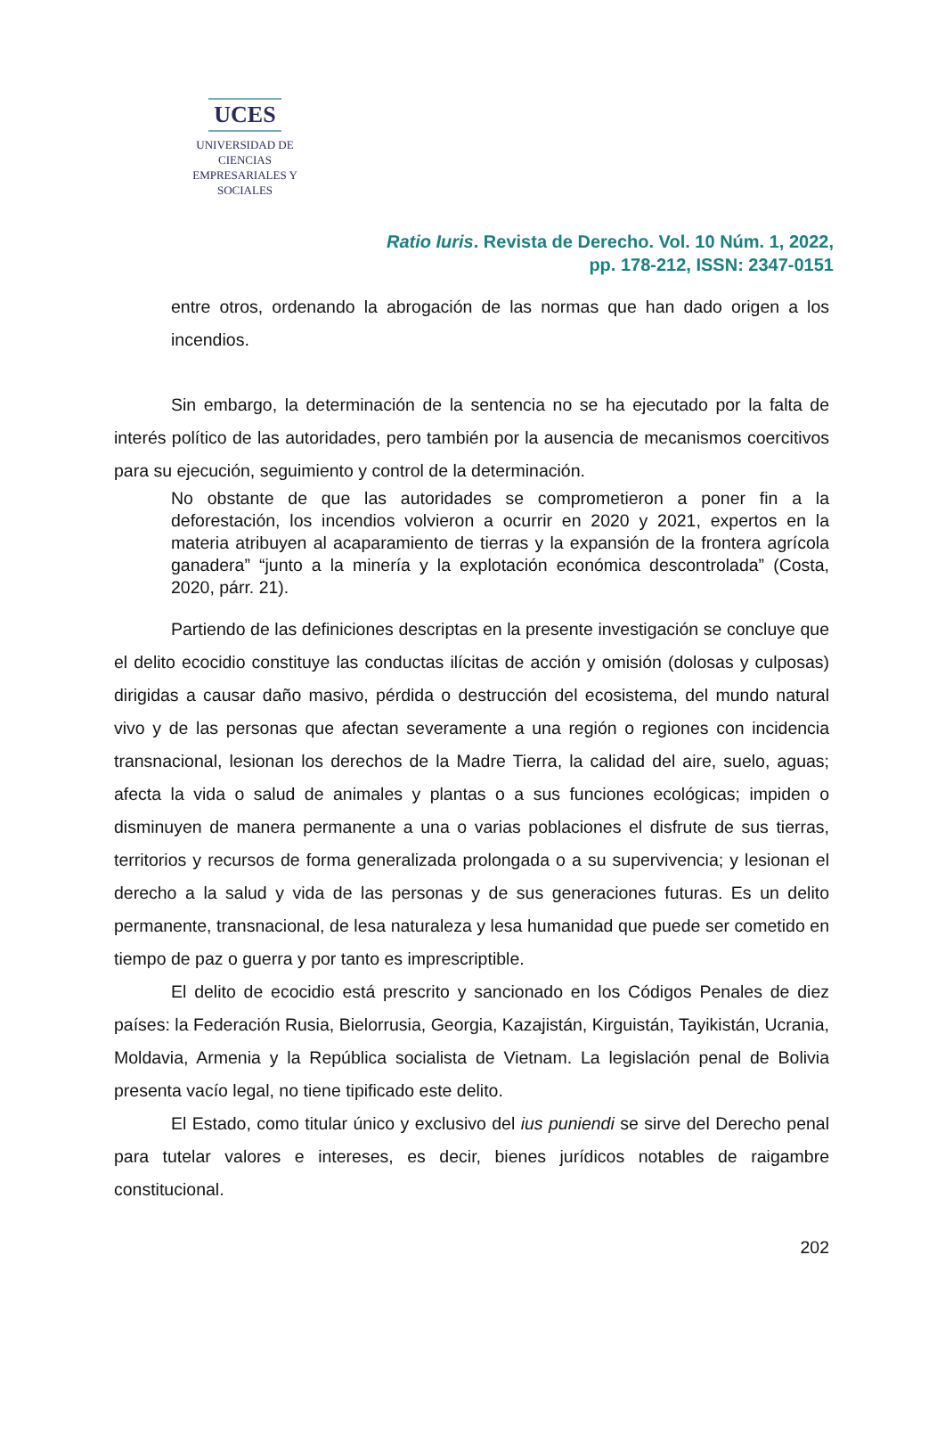UCES
UNIVERSIDAD DE CIENCIAS
EMPRESARIALES Y SOCIALES
Ratio Iuris. Revista de Derecho. Vol. 10 Núm. 1, 2022,
pp. 178-212, ISSN: 2347-0151
entre otros, ordenando la abrogación de las normas que han dado origen a los incendios.
Sin embargo, la determinación de la sentencia no se ha ejecutado por la falta de interés político de las autoridades, pero también por la ausencia de mecanismos coercitivos para su ejecución, seguimiento y control de la determinación.
No obstante de que las autoridades se comprometieron a poner fin a la deforestación, los incendios volvieron a ocurrir en 2020 y 2021, expertos en la materia atribuyen al acaparamiento de tierras y la expansión de la frontera agrícola ganadera” “junto a la minería y la explotación económica descontrolada” (Costa, 2020, párr. 21).
Partiendo de las definiciones descriptas en la presente investigación se concluye que el delito ecocidio constituye las conductas ilícitas de acción y omisión (dolosas y culposas) dirigidas a causar daño masivo, pérdida o destrucción del ecosistema, del mundo natural vivo y de las personas que afectan severamente a una región o regiones con incidencia transnacional, lesionan los derechos de la Madre Tierra, la calidad del aire, suelo, aguas; afecta la vida o salud de animales y plantas o a sus funciones ecológicas; impiden o disminuyen de manera permanente a una o varias poblaciones el disfrute de sus tierras, territorios y recursos de forma generalizada prolongada o a su supervivencia; y lesionan el derecho a la salud y vida de las personas y de sus generaciones futuras. Es un delito permanente, transnacional, de lesa naturaleza y lesa humanidad que puede ser cometido en tiempo de paz o guerra y por tanto es imprescriptible.
El delito de ecocidio está prescrito y sancionado en los Códigos Penales de diez países: la Federación Rusia, Bielorrusia, Georgia, Kazajistán, Kirguistán, Tayikistán, Ucrania, Moldavia, Armenia y la República socialista de Vietnam. La legislación penal de Bolivia presenta vacío legal, no tiene tipificado este delito.
El Estado, como titular único y exclusivo del ius puniendi se sirve del Derecho penal para tutelar valores e intereses, es decir, bienes jurídicos notables de raigambre constitucional.
202